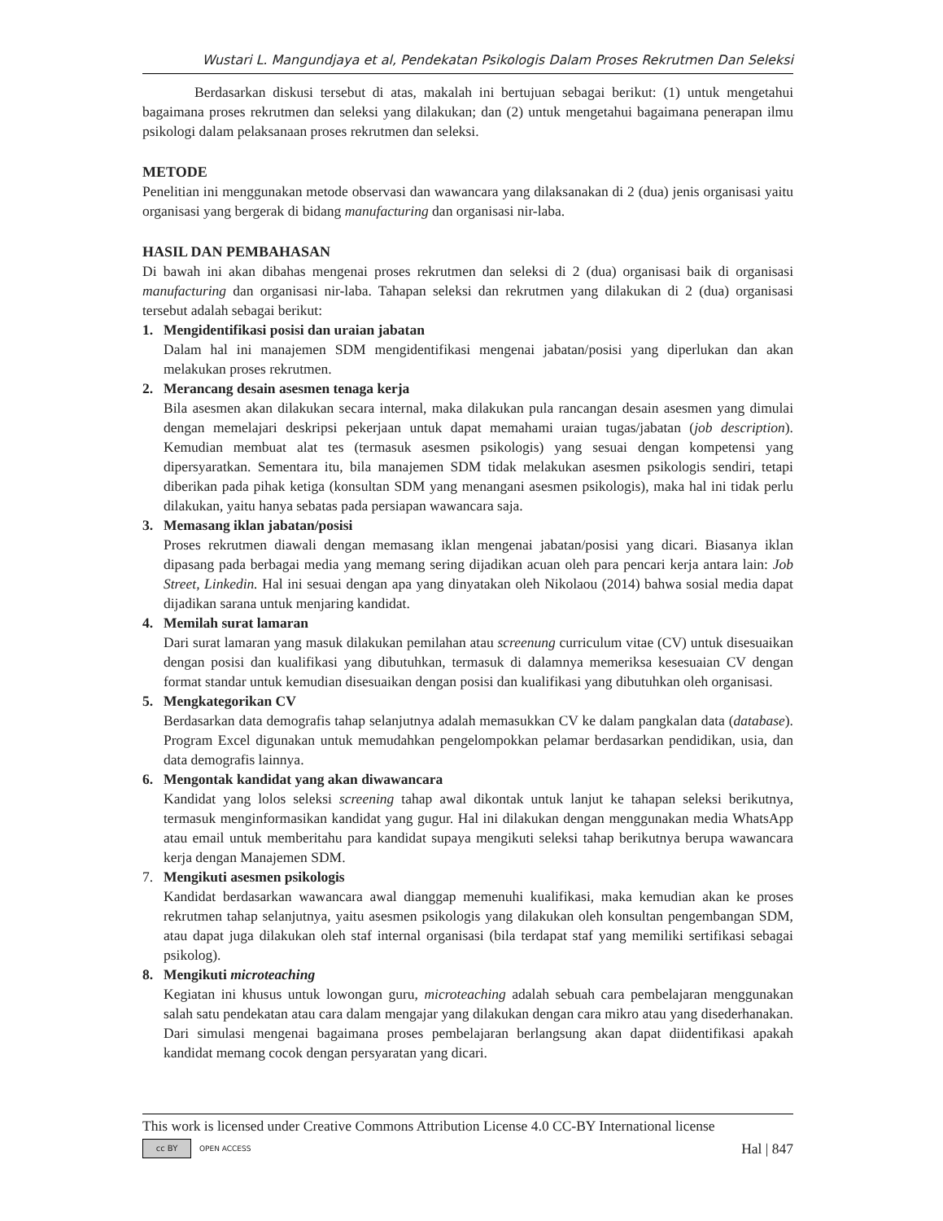Wustari L. Mangundjaya et al, Pendekatan Psikologis Dalam Proses Rekrutmen Dan Seleksi
Berdasarkan diskusi tersebut di atas, makalah ini bertujuan sebagai berikut: (1) untuk mengetahui bagaimana proses rekrutmen dan seleksi yang dilakukan; dan (2) untuk mengetahui bagaimana penerapan ilmu psikologi dalam pelaksanaan proses rekrutmen dan seleksi.
METODE
Penelitian ini menggunakan metode observasi dan wawancara yang dilaksanakan di 2 (dua) jenis organisasi yaitu organisasi yang bergerak di bidang manufacturing dan organisasi nir-laba.
HASIL DAN PEMBAHASAN
Di bawah ini akan dibahas mengenai proses rekrutmen dan seleksi di 2 (dua) organisasi baik di organisasi manufacturing dan organisasi nir-laba. Tahapan seleksi dan rekrutmen yang dilakukan di 2 (dua) organisasi tersebut adalah sebagai berikut:
1. Mengidentifikasi posisi dan uraian jabatan
Dalam hal ini manajemen SDM mengidentifikasi mengenai jabatan/posisi yang diperlukan dan akan melakukan proses rekrutmen.
2. Merancang desain asesmen tenaga kerja
Bila asesmen akan dilakukan secara internal, maka dilakukan pula rancangan desain asesmen yang dimulai dengan memelajari deskripsi pekerjaan untuk dapat memahami uraian tugas/jabatan (job description). Kemudian membuat alat tes (termasuk asesmen psikologis) yang sesuai dengan kompetensi yang dipersyaratkan. Sementara itu, bila manajemen SDM tidak melakukan asesmen psikologis sendiri, tetapi diberikan pada pihak ketiga (konsultan SDM yang menangani asesmen psikologis), maka hal ini tidak perlu dilakukan, yaitu hanya sebatas pada persiapan wawancara saja.
3. Memasang iklan jabatan/posisi
Proses rekrutmen diawali dengan memasang iklan mengenai jabatan/posisi yang dicari. Biasanya iklan dipasang pada berbagai media yang memang sering dijadikan acuan oleh para pencari kerja antara lain: Job Street, Linkedin. Hal ini sesuai dengan apa yang dinyatakan oleh Nikolaou (2014) bahwa sosial media dapat dijadikan sarana untuk menjaring kandidat.
4. Memilah surat lamaran
Dari surat lamaran yang masuk dilakukan pemilahan atau screenung curriculum vitae (CV) untuk disesuaikan dengan posisi dan kualifikasi yang dibutuhkan, termasuk di dalamnya memeriksa kesesuaian CV dengan format standar untuk kemudian disesuaikan dengan posisi dan kualifikasi yang dibutuhkan oleh organisasi.
5. Mengkategorikan CV
Berdasarkan data demografis tahap selanjutnya adalah memasukkan CV ke dalam pangkalan data (database). Program Excel digunakan untuk memudahkan pengelompokkan pelamar berdasarkan pendidikan, usia, dan data demografis lainnya.
6. Mengontak kandidat yang akan diwawancara
Kandidat yang lolos seleksi screening tahap awal dikontak untuk lanjut ke tahapan seleksi berikutnya, termasuk menginformasikan kandidat yang gugur. Hal ini dilakukan dengan menggunakan media WhatsApp atau email untuk memberitahu para kandidat supaya mengikuti seleksi tahap berikutnya berupa wawancara kerja dengan Manajemen SDM.
7. Mengikuti asesmen psikologis
Kandidat berdasarkan wawancara awal dianggap memenuhi kualifikasi, maka kemudian akan ke proses rekrutmen tahap selanjutnya, yaitu asesmen psikologis yang dilakukan oleh konsultan pengembangan SDM, atau dapat juga dilakukan oleh staf internal organisasi (bila terdapat staf yang memiliki sertifikasi sebagai psikolog).
8. Mengikuti microteaching
Kegiatan ini khusus untuk lowongan guru, microteaching adalah sebuah cara pembelajaran menggunakan salah satu pendekatan atau cara dalam mengajar yang dilakukan dengan cara mikro atau yang disederhanakan. Dari simulasi mengenai bagaimana proses pembelajaran berlangsung akan dapat diidentifikasi apakah kandidat memang cocok dengan persyaratan yang dicari.
This work is licensed under Creative Commons Attribution License 4.0 CC-BY International license
cc BY OPEN ACCESS
Hal | 847